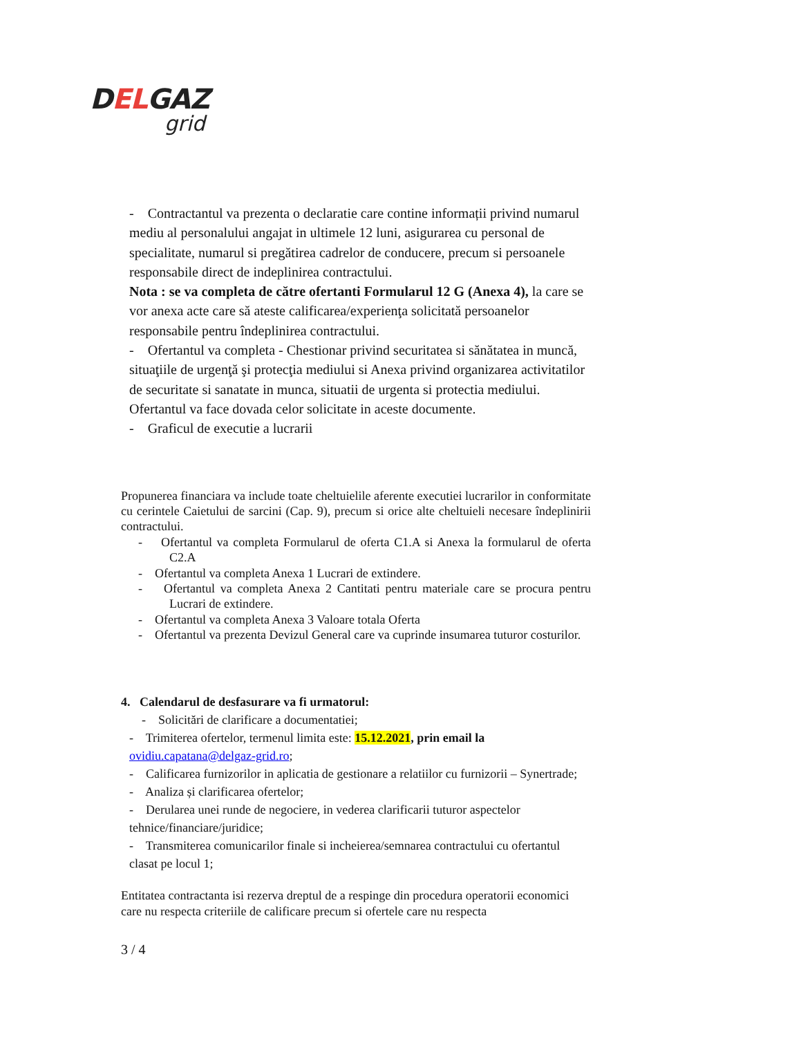DELGAZ
grid
- Contractantul va prezenta o declaratie care contine informații privind numarul mediu al personalului angajat in ultimele 12 luni, asigurarea cu personal de specialitate, numarul si pregătirea cadrelor de conducere, precum si persoanele responsabile direct de indeplinirea contractului.
Nota : se va completa de către ofertanti Formularul 12 G (Anexa 4), la care se vor anexa acte care să ateste calificarea/experienţa solicitată persoanelor responsabile pentru îndeplinirea contractului.
- Ofertantul va completa - Chestionar privind securitatea si sănătatea in muncă, situaţiile de urgenţă şi protecţia mediului si Anexa privind organizarea activitatilor de securitate si sanatate in munca, situatii de urgenta si protectia mediului. Ofertantul va face dovada celor solicitate in aceste documente.
- Graficul de executie a lucrarii
Propunerea financiara va include toate cheltuielile aferente executiei lucrarilor in conformitate cu cerintele Caietului de sarcini (Cap. 9), precum si orice alte cheltuieli necesare îndeplinirii contractului.
- Ofertantul va completa Formularul de oferta C1.A si Anexa la formularul de oferta C2.A
- Ofertantul va completa Anexa 1 Lucrari de extindere.
- Ofertantul va completa Anexa 2 Cantitati pentru materiale care se procura pentru Lucrari de extindere.
- Ofertantul va completa Anexa 3 Valoare totala Oferta
- Ofertantul va prezenta Devizul General care va cuprinde insumarea tuturor costurilor.
4. Calendarul de desfasurare va fi urmatorul:
- Solicitări de clarificare a documentatiei;
- Trimiterea ofertelor, termenul limita este: 15.12.2021, prin email la ovidiu.capatana@delgaz-grid.ro;
- Calificarea furnizorilor in aplicatia de gestionare a relatiilor cu furnizorii – Synertrade;
- Analiza și clarificarea ofertelor;
- Derularea unei runde de negociere, in vederea clarificarii tuturor aspectelor tehnice/financiare/juridice;
- Transmiterea comunicarilor finale si incheierea/semnarea contractului cu ofertantul clasat pe locul 1;
Entitatea contractanta isi rezerva dreptul de a respinge din procedura operatorii economici care nu respecta criteriile de calificare precum si ofertele care nu respecta
3 / 4